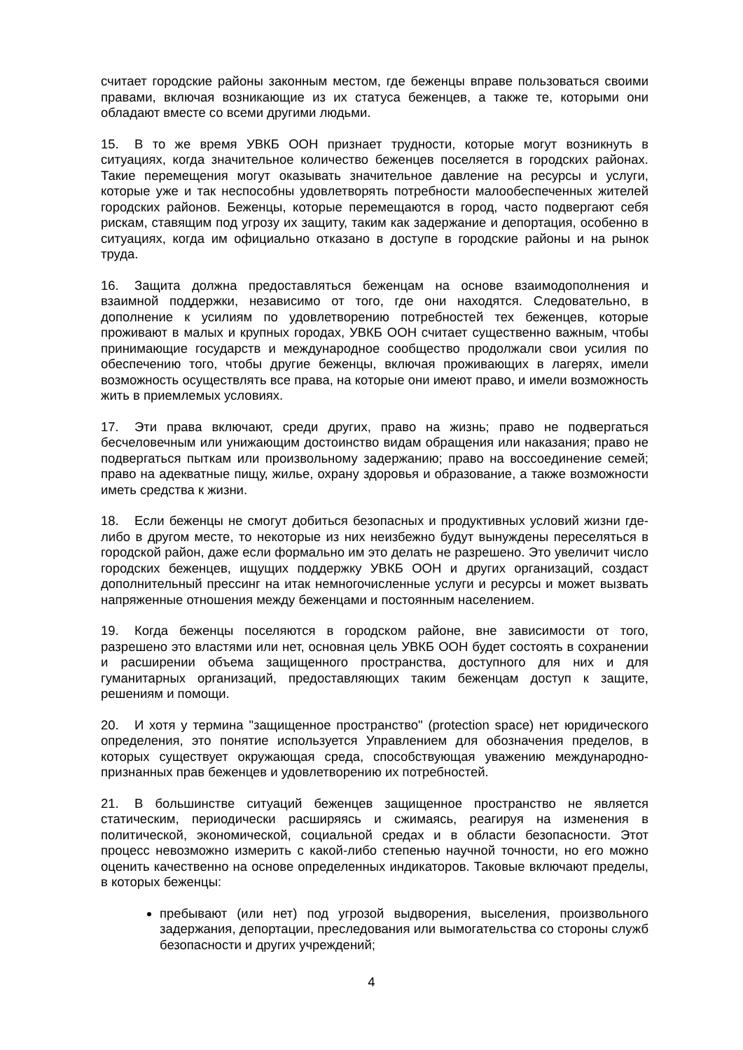считает городские районы законным местом, где беженцы вправе пользоваться своими правами, включая возникающие из их статуса беженцев, а также те, которыми они обладают вместе со всеми другими людьми.
15. В то же время УВКБ ООН признает трудности, которые могут возникнуть в ситуациях, когда значительное количество беженцев поселяется в городских районах. Такие перемещения могут оказывать значительное давление на ресурсы и услуги, которые уже и так неспособны удовлетворять потребности малообеспеченных жителей городских районов. Беженцы, которые перемещаются в город, часто подвергают себя рискам, ставящим под угрозу их защиту, таким как задержание и депортация, особенно в ситуациях, когда им официально отказано в доступе в городские районы и на рынок труда.
16. Защита должна предоставляться беженцам на основе взаимодополнения и взаимной поддержки, независимо от того, где они находятся. Следовательно, в дополнение к усилиям по удовлетворению потребностей тех беженцев, которые проживают в малых и крупных городах, УВКБ ООН считает существенно важным, чтобы принимающие государств и международное сообщество продолжали свои усилия по обеспечению того, чтобы другие беженцы, включая проживающих в лагерях, имели возможность осуществлять все права, на которые они имеют право, и имели возможность жить в приемлемых условиях.
17. Эти права включают, среди других, право на жизнь; право не подвергаться бесчеловечным или унижающим достоинство видам обращения или наказания; право не подвергаться пыткам или произвольному задержанию; право на воссоединение семей; право на адекватные пищу, жилье, охрану здоровья и образование, а также возможности иметь средства к жизни.
18. Если беженцы не смогут добиться безопасных и продуктивных условий жизни где-либо в другом месте, то некоторые из них неизбежно будут вынуждены переселяться в городской район, даже если формально им это делать не разрешено. Это увеличит число городских беженцев, ищущих поддержку УВКБ ООН и других организаций, создаст дополнительный прессинг на итак немногочисленные услуги и ресурсы и может вызвать напряженные отношения между беженцами и постоянным населением.
19. Когда беженцы поселяются в городском районе, вне зависимости от того, разрешено это властями или нет, основная цель УВКБ ООН будет состоять в сохранении и расширении объема защищенного пространства, доступного для них и для гуманитарных организаций, предоставляющих таким беженцам доступ к защите, решениям и помощи.
20. И хотя у термина "защищенное пространство" (protection space) нет юридического определения, это понятие используется Управлением для обозначения пределов, в которых существует окружающая среда, способствующая уважению международно-признанных прав беженцев и удовлетворению их потребностей.
21. В большинстве ситуаций беженцев защищенное пространство не является статическим, периодически расширяясь и сжимаясь, реагируя на изменения в политической, экономической, социальной средах и в области безопасности. Этот процесс невозможно измерить с какой-либо степенью научной точности, но его можно оценить качественно на основе определенных индикаторов. Таковые включают пределы, в которых беженцы:
пребывают (или нет) под угрозой выдворения, выселения, произвольного задержания, депортации, преследования или вымогательства со стороны служб безопасности и других учреждений;
4